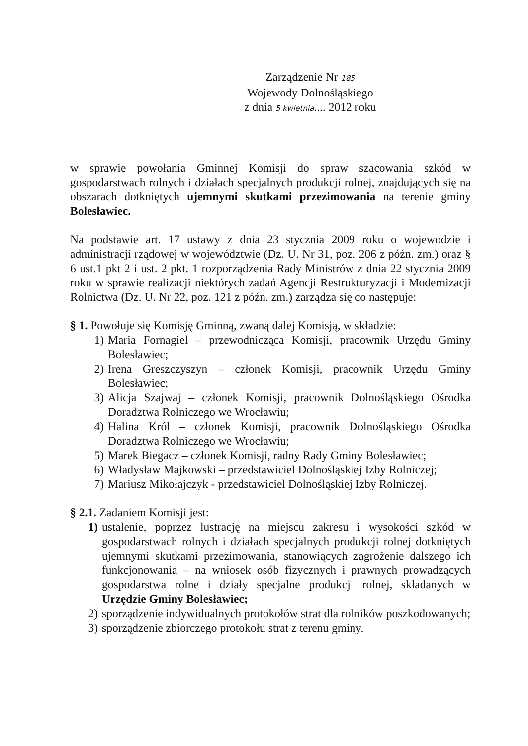Zarządzenie Nr 185
Wojewody Dolnośląskiego
z dnia 5 kwietnia.... 2012 roku
w sprawie powołania Gminnej Komisji do spraw szacowania szkód w gospodarstwach rolnych i działach specjalnych produkcji rolnej, znajdujących się na obszarach dotkniętych ujemnymi skutkami przezimowania na terenie gminy Bolesławiec.
Na podstawie art. 17 ustawy z dnia 23 stycznia 2009 roku o wojewodzie i administracji rządowej w województwie (Dz. U. Nr 31, poz. 206 z późn. zm.) oraz § 6 ust.1 pkt 2 i ust. 2 pkt. 1 rozporządzenia Rady Ministrów z dnia 22 stycznia 2009 roku w sprawie realizacji niektórych zadań Agencji Restrukturyzacji i Modernizacji Rolnictwa (Dz. U. Nr 22, poz. 121 z późn. zm.) zarządza się co następuje:
§ 1. Powołuje się Komisję Gminną, zwaną dalej Komisją, w składzie:
1) Maria Fornagiel – przewodnicząca Komisji, pracownik Urzędu Gminy Bolesławiec;
2) Irena Greszczyszyn – członek Komisji, pracownik Urzędu Gminy Bolesławiec;
3) Alicja Szajwaj – członek Komisji, pracownik Dolnośląskiego Ośrodka Doradztwa Rolniczego we Wrocławiu;
4) Halina Król – członek Komisji, pracownik Dolnośląskiego Ośrodka Doradztwa Rolniczego we Wrocławiu;
5) Marek Biegacz – członek Komisji, radny Rady Gminy Bolesławiec;
6) Władysław Majkowski – przedstawiciel Dolnośląskiej Izby Rolniczej;
7) Mariusz Mikołajczyk - przedstawiciel Dolnośląskiej Izby Rolniczej.
§ 2.1. Zadaniem Komisji jest:
1) ustalenie, poprzez lustrację na miejscu zakresu i wysokości szkód w gospodarstwach rolnych i działach specjalnych produkcji rolnej dotkniętych ujemnymi skutkami przezimowania, stanowiących zagrożenie dalszego ich funkcjonowania – na wniosek osób fizycznych i prawnych prowadzących gospodarstwa rolne i działy specjalne produkcji rolnej, składanych w Urzędzie Gminy Bolesławiec;
2) sporządzenie indywidualnych protokołów strat dla rolników poszkodowanych;
3) sporządzenie zbiorczego protokołu strat z terenu gminy.